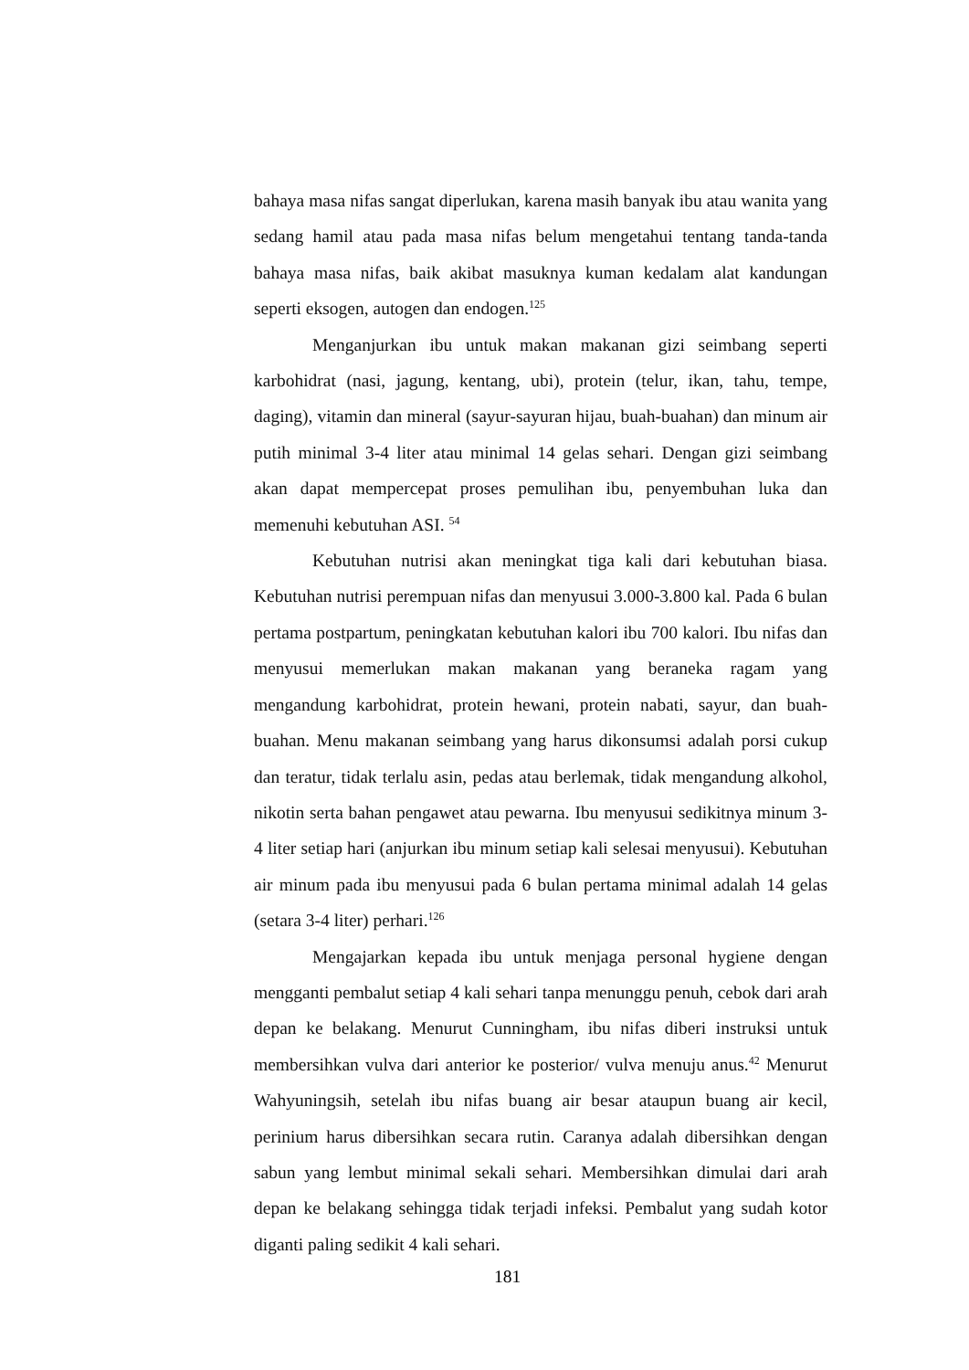bahaya masa nifas sangat diperlukan, karena masih banyak ibu atau wanita yang sedang hamil atau pada masa nifas belum mengetahui tentang tanda-tanda bahaya masa nifas, baik akibat masuknya kuman kedalam alat kandungan seperti eksogen, autogen dan endogen.<sup>125</sup>
Menganjurkan ibu untuk makan makanan gizi seimbang seperti karbohidrat (nasi, jagung, kentang, ubi), protein (telur, ikan, tahu, tempe, daging), vitamin dan mineral (sayur-sayuran hijau, buah-buahan) dan minum air putih minimal 3-4 liter atau minimal 14 gelas sehari. Dengan gizi seimbang akan dapat mempercepat proses pemulihan ibu, penyembuhan luka dan memenuhi kebutuhan ASI. <sup>54</sup>
Kebutuhan nutrisi akan meningkat tiga kali dari kebutuhan biasa. Kebutuhan nutrisi perempuan nifas dan menyusui 3.000-3.800 kal. Pada 6 bulan pertama postpartum, peningkatan kebutuhan kalori ibu 700 kalori. Ibu nifas dan menyusui memerlukan makan makanan yang beraneka ragam yang mengandung karbohidrat, protein hewani, protein nabati, sayur, dan buah-buahan. Menu makanan seimbang yang harus dikonsumsi adalah porsi cukup dan teratur, tidak terlalu asin, pedas atau berlemak, tidak mengandung alkohol, nikotin serta bahan pengawet atau pewarna. Ibu menyusui sedikitnya minum 3-4 liter setiap hari (anjurkan ibu minum setiap kali selesai menyusui). Kebutuhan air minum pada ibu menyusui pada 6 bulan pertama minimal adalah 14 gelas (setara 3-4 liter) perhari.<sup>126</sup>
Mengajarkan kepada ibu untuk menjaga personal hygiene dengan mengganti pembalut setiap 4 kali sehari tanpa menunggu penuh, cebok dari arah depan ke belakang. Menurut Cunningham, ibu nifas diberi instruksi untuk membersihkan vulva dari anterior ke posterior/ vulva menuju anus.<sup>42</sup> Menurut Wahyuningsih, setelah ibu nifas buang air besar ataupun buang air kecil, perinium harus dibersihkan secara rutin. Caranya adalah dibersihkan dengan sabun yang lembut minimal sekali sehari. Membersihkan dimulai dari arah depan ke belakang sehingga tidak terjadi infeksi. Pembalut yang sudah kotor diganti paling sedikit 4 kali sehari.
181